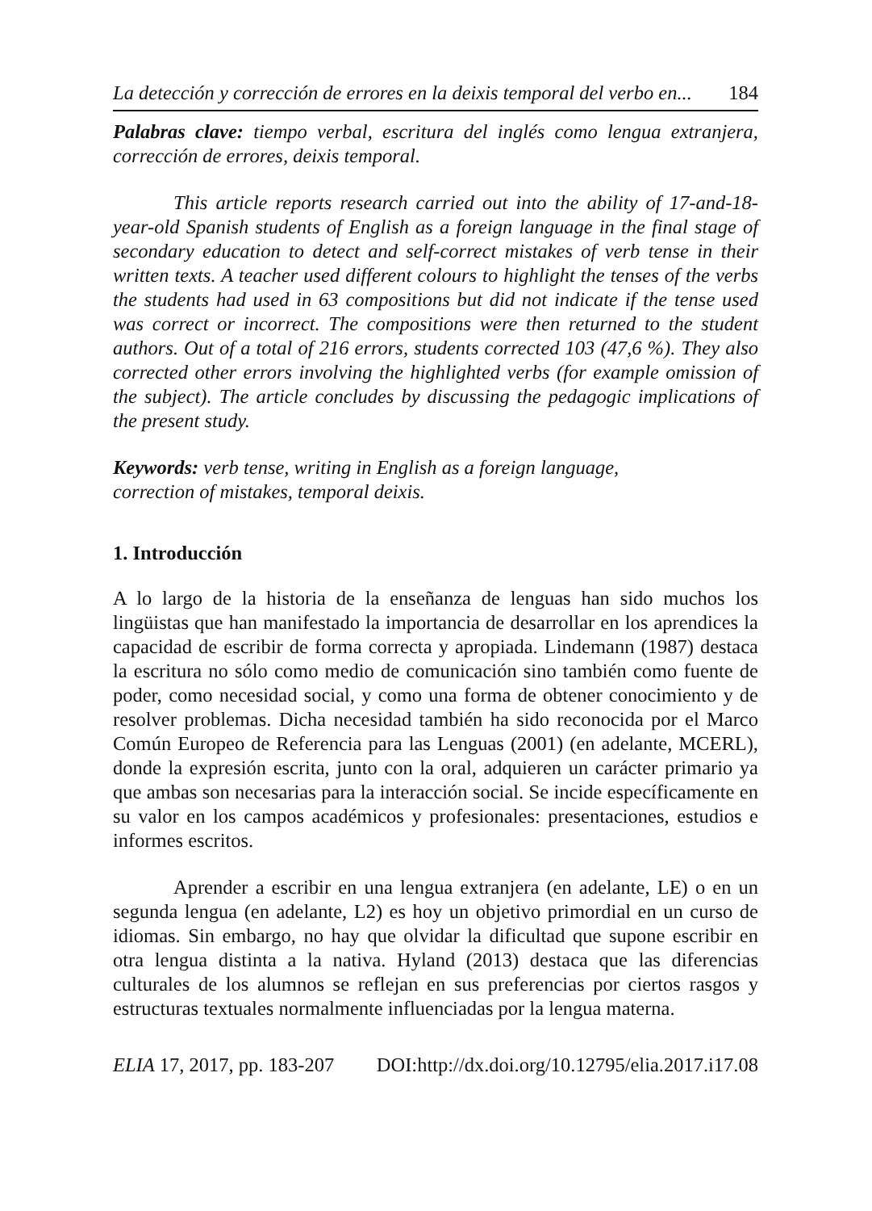La detección y corrección de errores en la deixis temporal del verbo en... 184
Palabras clave: tiempo verbal, escritura del inglés como lengua extranjera, corrección de errores, deixis temporal.
This article reports research carried out into the ability of 17-and-18-year-old Spanish students of English as a foreign language in the final stage of secondary education to detect and self-correct mistakes of verb tense in their written texts. A teacher used different colours to highlight the tenses of the verbs the students had used in 63 compositions but did not indicate if the tense used was correct or incorrect. The compositions were then returned to the student authors. Out of a total of 216 errors, students corrected 103 (47,6 %). They also corrected other errors involving the highlighted verbs (for example omission of the subject). The article concludes by discussing the pedagogic implications of the present study.
Keywords: verb tense, writing in English as a foreign language,
correction of mistakes, temporal deixis.
1. Introducción
A lo largo de la historia de la enseñanza de lenguas han sido muchos los lingüistas que han manifestado la importancia de desarrollar en los aprendices la capacidad de escribir de forma correcta y apropiada. Lindemann (1987) destaca la escritura no sólo como medio de comunicación sino también como fuente de poder, como necesidad social, y como una forma de obtener conocimiento y de resolver problemas. Dicha necesidad también ha sido reconocida por el Marco Común Europeo de Referencia para las Lenguas (2001) (en adelante, MCERL), donde la expresión escrita, junto con la oral, adquieren un carácter primario ya que ambas son necesarias para la interacción social. Se incide específicamente en su valor en los campos académicos y profesionales: presentaciones, estudios e informes escritos.
Aprender a escribir en una lengua extranjera (en adelante, LE) o en un segunda lengua (en adelante, L2) es hoy un objetivo primordial en un curso de idiomas. Sin embargo, no hay que olvidar la dificultad que supone escribir en otra lengua distinta a la nativa. Hyland (2013) destaca que las diferencias culturales de los alumnos se reflejan en sus preferencias por ciertos rasgos y estructuras textuales normalmente influenciadas por la lengua materna.
ELIA 17, 2017, pp. 183-207 DOI:http://dx.doi.org/10.12795/elia.2017.i17.08